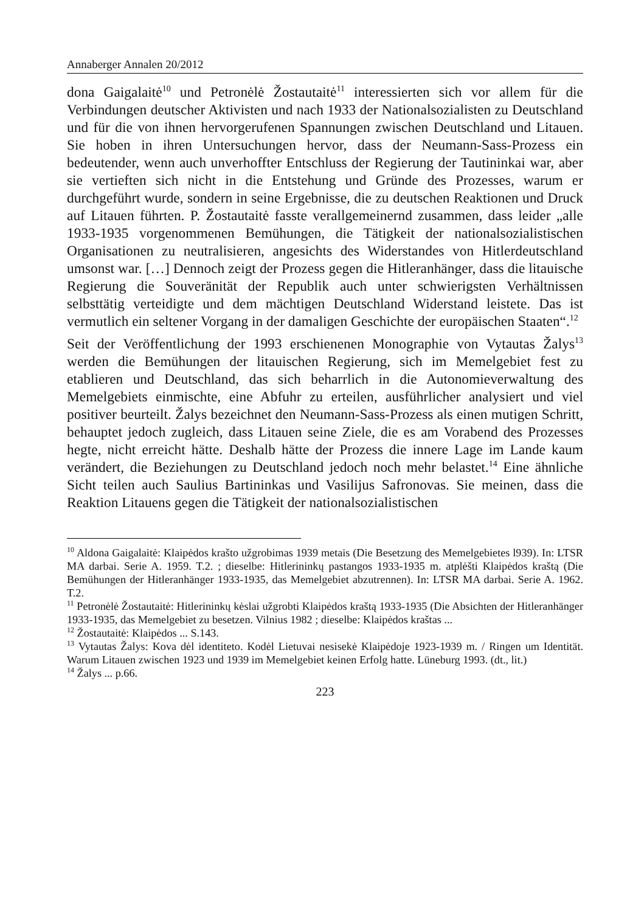Annaberger Annalen 20/2012
dona Gaigalaitė<sup>10</sup> und Petronėlė Žostautaitė<sup>11</sup> interessierten sich vor allem für die Verbindungen deutscher Aktivisten und nach 1933 der Nationalsozialisten zu Deutschland und für die von ihnen hervorgerufenen Spannungen zwischen Deutschland und Litauen. Sie hoben in ihren Untersuchungen hervor, dass der Neumann-Sass-Prozess ein bedeutender, wenn auch unverhoffter Entschluss der Regierung der Tautininkai war, aber sie vertieften sich nicht in die Entstehung und Gründe des Prozesses, warum er durchgeführt wurde, sondern in seine Ergebnisse, die zu deutschen Reaktionen und Druck auf Litauen führten. P. Žostautaitė fasste verallgemeinernd zusammen, dass leider „alle 1933-1935 vorgenommenen Bemühungen, die Tätigkeit der nationalsozialisti­schen Organisationen zu neutralisieren, angesichts des Widerstandes von Hit­lerdeutschland umsonst war. […] Dennoch zeigt der Prozess gegen die Hitler­anhänger, dass die litauische Regierung die Souveränität der Republik auch unter schwierigsten Verhältnissen selbsttätig verteidigte und dem mächtigen Deutschland Widerstand leistete. Das ist vermutlich ein seltener Vorgang in der damaligen Geschichte der europäischen Staaten“.<sup>12</sup>
Seit der Veröffentlichung der 1993 erschienenen Monographie von Vytautas Žalys<sup>13</sup> werden die Bemühungen der litauischen Regierung, sich im Memelgebiet fest zu etablieren und Deutschland, das sich beharrlich in die Autonomieverwaltung des Memelgebiets einmischte, eine Abfuhr zu erteilen, ausführlicher analysiert und viel positiver beurteilt. Žalys bezeichnet den Neumann-Sass-Prozess als einen mutigen Schritt, behauptet jedoch zugleich, dass Litauen seine Ziele, die es am Vorabend des Prozesses hegte, nicht er­reicht hätte. Deshalb hätte der Prozess die innere Lage im Lande kaum verän­dert, die Beziehungen zu Deutschland jedoch noch mehr belastet.<sup>14</sup> Eine ähnli­che Sicht teilen auch Saulius Bartininkas und Vasilijus Safronovas. Sie mei­nen, dass die Reaktion Litauens gegen die Tätigkeit der nationalsozialistischen
<sup>10</sup> Aldona Gaigalaitė: Klaipėdos krašto užgrobimas 1939 metais (Die Besetzung des Memelgebietes l939). In: LTSR MA darbai. Serie A. 1959. T.2. ; dieselbe: Hitlerininkų pastangos 1933-1935 m. atplėšti Klaipėdos kraštą (Die Bemühungen der Hitleranhänger 1933-1935, das Memelgebiet abzutrennen). In: LTSR MA darbai. Serie A. 1962. T.2.
<sup>11</sup> Petronėlė Žostautaitė: Hitlerininkų kėslai užgrobti Klaipėdos kraštą 1933-1935 (Die Absichten der Hitleranhänger 1933-1935, das Memelgebiet zu besetzen. Vilnius 1982 ; dieselbe: Klaipėdos kraštas ...
<sup>12</sup> Žostautaitė: Klaipėdos ... S.143.
<sup>13</sup> Vytautas Žalys: Kova dėl identiteto. Kodėl Lietuvai nesisekė Klaipėdoje 1923-1939 m. / Ringen um Identität. Warum Litauen zwischen 1923 und 1939 im Memelgebiet keinen Erfolg hatte. Lüneburg 1993. (dt., lit.)
<sup>14</sup> Žalys ... p.66.
223